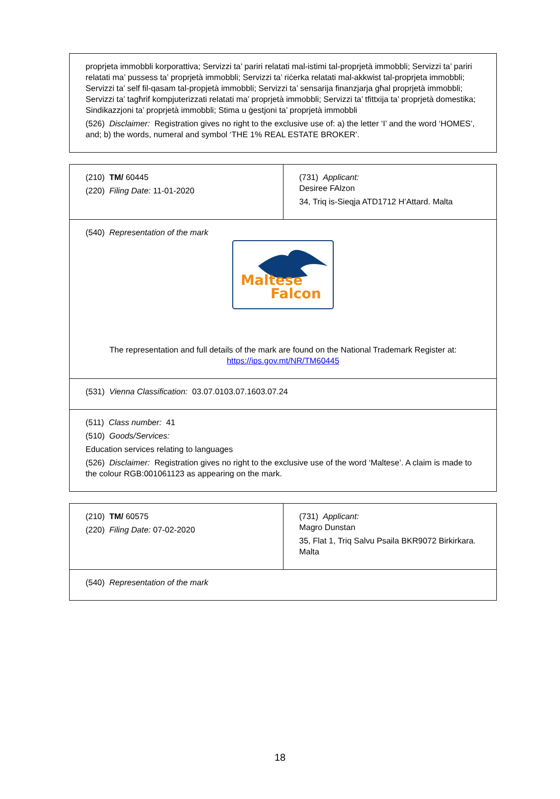| proprjeta immobbli korporattiva; Servizzi ta’ pariri relatati mal-istimi tal-proprjetà immobbli; Servizzi ta’ pariri relatati ma’ pussess ta’ proprjetà immobbli; Servizzi ta’ riċerka relatati mal-akkwist tal-proprjeta immobbli; Servizzi ta’ self fil-qasam tal-propjetà immobbli; Servizzi ta’ sensarija finanzjarja għal proprjetà immobbli; Servizzi ta’ tagħrif kompjuterizzati relatati ma’ proprjetà immobbli; Servizzi ta’ tfittxija ta’ proprjetà domestika; Sindikazzjoni ta’ proprjetà immobbli; Stima u ġestjoni ta’ proprjetà immobbli (526) Disclaimer: Registration gives no right to the exclusive use of: a) the letter ‘I’ and the word ‘HOMES’, and; b) the words, numeral and symbol ‘THE 1% REAL ESTATE BROKER’. |
| (210) TM/ 60445 (220) Filing Date: 11-01-2020 | (731) Applicant: Desiree FAlzon 34, Triq is-Sieqja ATD1712 H’Attard. Malta |
| (540) Representation of the mark Maltese Falcon The representation and full details of the mark are found on the National Trademark Register at: https://ips.gov.mt/NR/TM60445 | |
| (531) Vienna Classification: 03.07.0103.07.1603.07.24 | |
| (511) Class number: 41 (510) Goods/Services: Education services relating to languages (526) Disclaimer: Registration gives no right to the exclusive use of the word ‘Maltese’. A claim is made to the colour RGB:001061123 as appearing on the mark. | |
| (210) TM/ 60575 (220) Filing Date: 07-02-2020 | (731) Applicant: Magro Dunstan 35, Flat 1, Triq Salvu Psaila BKR9072 Birkirkara. Malta |
| (540) Representation of the mark | |
18